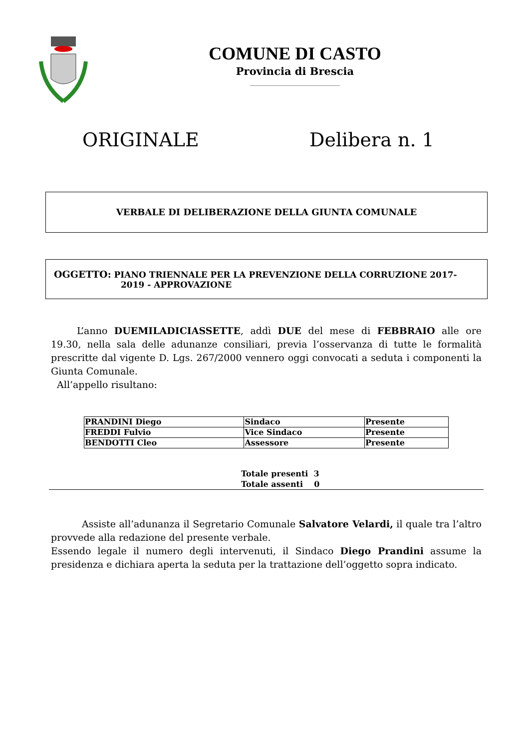COMUNE DI CASTO
Provincia di Brescia
ORIGINALE Delibera n. 1
VERBALE DI DELIBERAZIONE DELLA GIUNTA COMUNALE
OGGETTO: PIANO TRIENNALE PER LA PREVENZIONE DELLA CORRUZIONE 2017-
2019 - APPROVAZIONE
L’anno DUEMILADICIASSETTE, addì DUE del mese di FEBBRAIO alle ore 19.30, nella sala delle adunanze consiliari, previa l’osservanza di tutte le formalità prescritte dal vigente D. Lgs. 267/2000 vennero oggi convocati a seduta i componenti la Giunta Comunale.
All’appello risultano:
| PRANDINI Diego | Sindaco | Presente |
| FREDDI Fulvio | Vice Sindaco | Presente |
| BENDOTTI Cleo | Assessore | Presente |
Totale presenti 3
Totale assenti 0
Assiste all’adunanza il Segretario Comunale Salvatore Velardi, il quale tra l’altro provvede alla redazione del presente verbale.
Essendo legale il numero degli intervenuti, il Sindaco Diego Prandini assume la presidenza e dichiara aperta la seduta per la trattazione dell’oggetto sopra indicato.